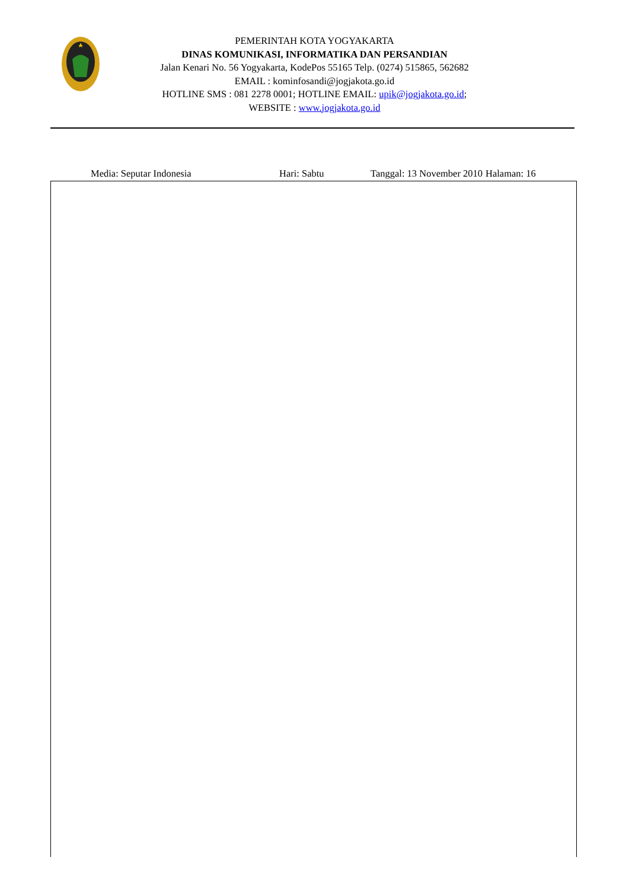PEMERINTAH KOTA YOGYAKARTA
DINAS KOMUNIKASI, INFORMATIKA DAN PERSANDIAN
Jalan Kenari No. 56 Yogyakarta, KodePos 55165 Telp. (0274) 515865, 562682
EMAIL : kominfosandi@jogjakota.go.id
HOTLINE SMS : 081 2278 0001; HOTLINE EMAIL: upik@jogjakota.go.id;
WEBSITE : www.jogjakota.go.id
Media: Seputar Indonesia Hari: Sabtu Tanggal: 13 November 2010 Halaman: 16